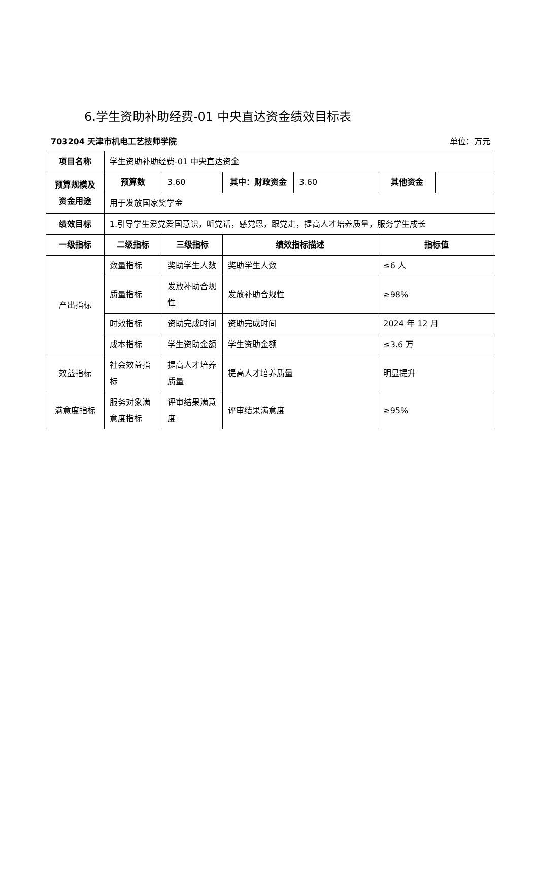6.学生资助补助经费-01 中央直达资金绩效目标表
703204 天津市机电工艺技师学院 单位：万元
| 项目名称 | 学生资助补助经费-01 中央直达资金 | | | | | |
| 预算规模及资金用途 | 预算数 | 3.60 | 其中：财政资金 | 3.60 | 其他资金 | |
| | 用于发放国家奖学金 | | | | | |
| 绩效目标 | 1.引导学生爱党爱国意识，听党话，感党恩，跟党走，提高人才培养质量，服务学生成长 | | | | | |
| 一级指标 | 二级指标 | 三级指标 | 绩效指标描述 | | 指标值 | |
| 产出指标 | 数量指标 | 奖助学生人数 | 奖助学生人数 | | ≤6 人 | |
| | 质量指标 | 发放补助合规性 | 发放补助合规性 | | ≥98% | |
| | 时效指标 | 资助完成时间 | 资助完成时间 | | 2024 年 12 月 | |
| | 成本指标 | 学生资助金额 | 学生资助金额 | | ≤3.6 万 | |
| 效益指标 | 社会效益指标 | 提高人才培养质量 | 提高人才培养质量 | | 明显提升 | |
| 满意度指标 | 服务对象满意度指标 | 评审结果满意度 | 评审结果满意度 | | ≥95% | |